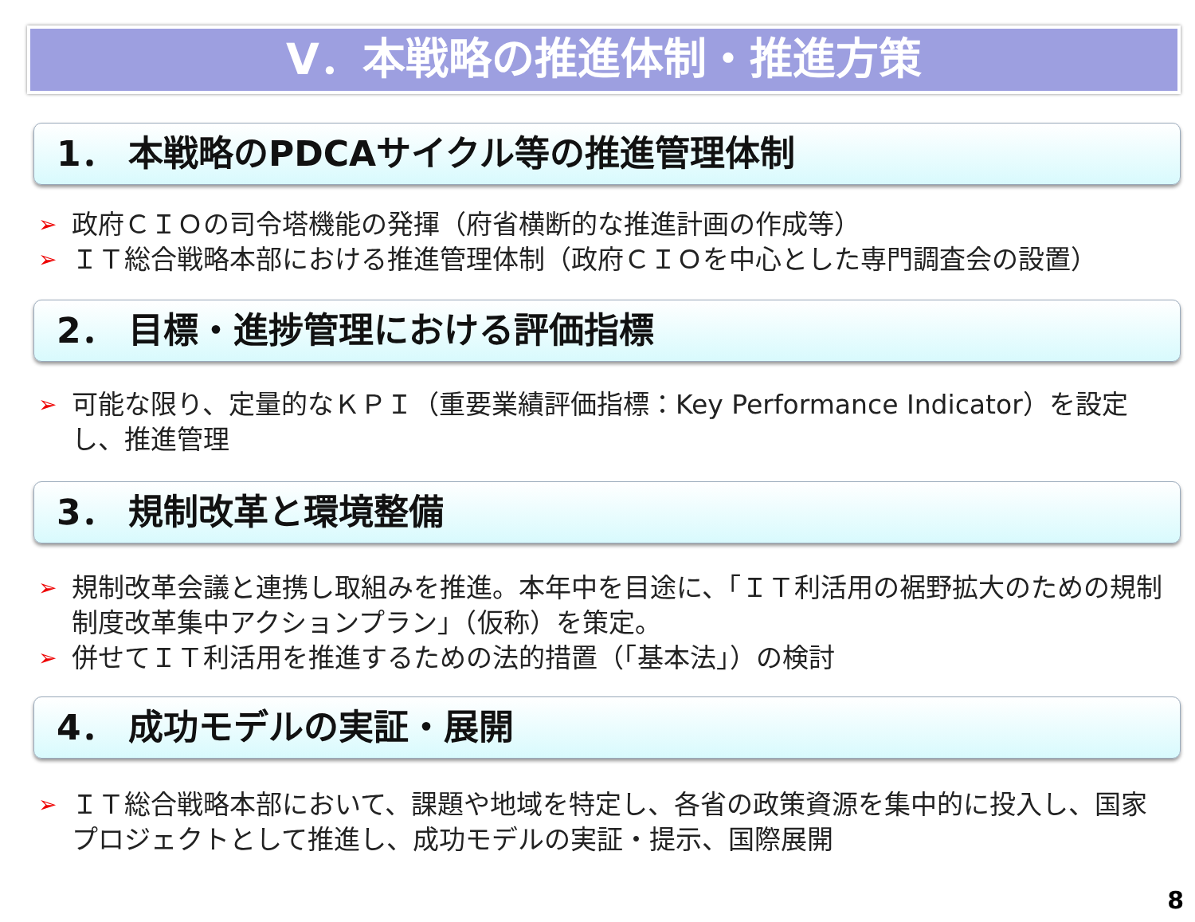Ⅴ．本戦略の推進体制・推進方策
1． 本戦略のPDCAサイクル等の推進管理体制
➢ 政府ＣＩＯの司令塔機能の発揮（府省横断的な推進計画の作成等）
➢ ＩＴ総合戦略本部における推進管理体制（政府ＣＩＯを中心とした専門調査会の設置）
2． 目標・進捗管理における評価指標
➢ 可能な限り、定量的なＫＰＩ（重要業績評価指標：Key Performance Indicator）を設定し、推進管理
3． 規制改革と環境整備
➢ 規制改革会議と連携し取組みを推進。本年中を目途に、「ＩＴ利活用の裾野拡大のための規制制度改革集中アクションプラン」（仮称）を策定。
➢ 併せてＩＴ利活用を推進するための法的措置（「基本法」）の検討
4． 成功モデルの実証・展開
➢ ＩＴ総合戦略本部において、課題や地域を特定し、各省の政策資源を集中的に投入し、国家プロジェクトとして推進し、成功モデルの実証・提示、国際展開
8